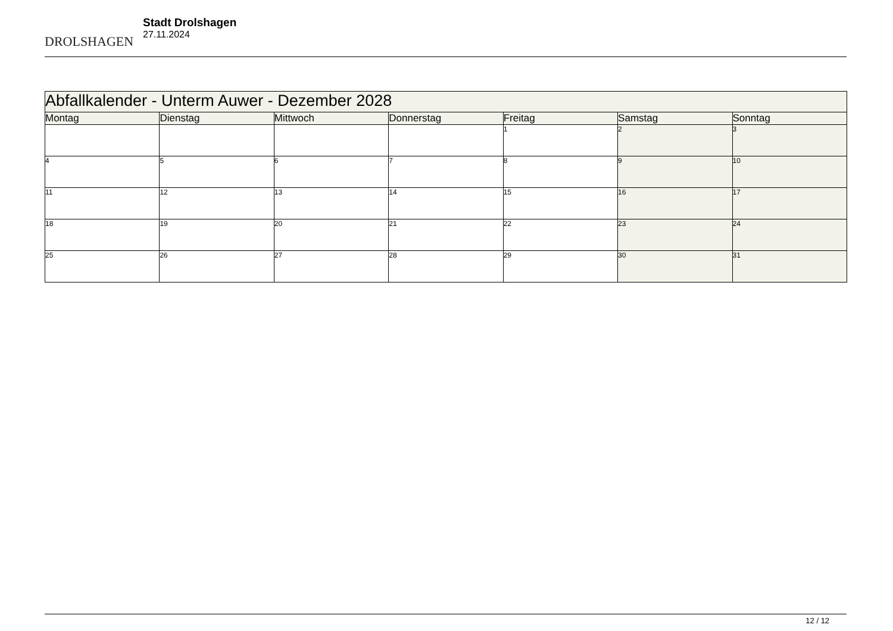DROLSHAGEN
Stadt Drolshagen
27.11.2024
| Abfallkalender - Unterm Auwer - Dezember 2028 | | | | | | |
| --- | --- | --- | --- | --- | --- | --- |
| Montag | Dienstag | Mittwoch | Donnerstag | Freitag | Samstag | Sonntag |
| | | | | 1 | 2 | 3 |
| 4 | 5 | 6 | 7 | 8 | 9 | 10 |
| 11 | 12 | 13 | 14 | 15 | 16 | 17 |
| 18 | 19 | 20 | 21 | 22 | 23 | 24 |
| 25 | 26 | 27 | 28 | 29 | 30 | 31 |
12 / 12